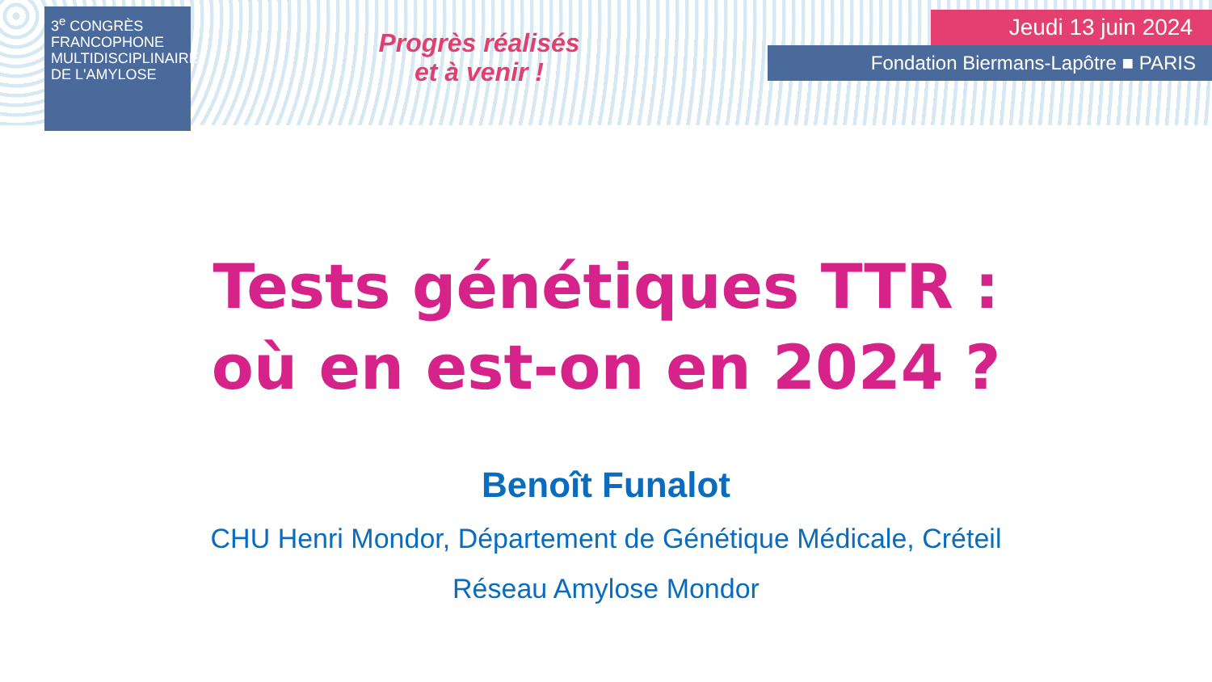3<sup>e</sup> CONGRÈS FRANCOPHONE MULTIDISCIPLINAIRE DE L'AMYLOSE
Progrès réalisés
et à venir !
Jeudi 13 juin 2024
Fondation Biermans-Lapôtre ■ PARIS
Tests génétiques TTR :
où en est-on en 2024 ?
Benoît Funalot
CHU Henri Mondor, Département de Génétique Médicale, Créteil
Réseau Amylose Mondor